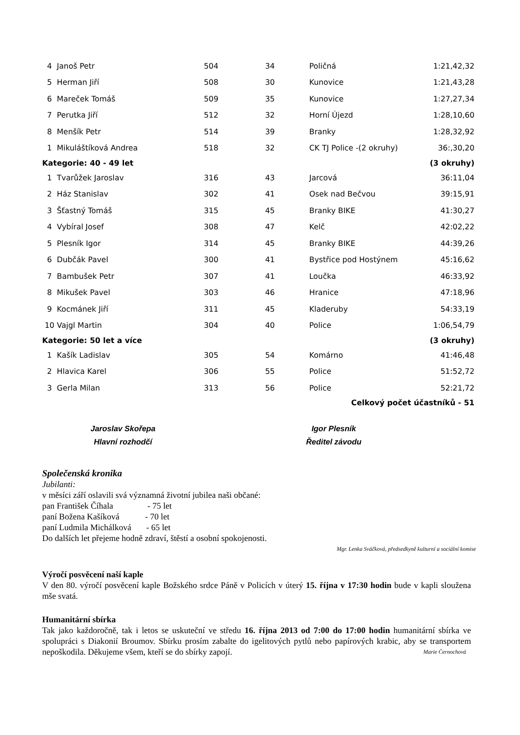| 4 | Janoš Petr | 504 | 34 | Poličná | 1:21,42,32 |
| 5 | Herman Jiří | 508 | 30 | Kunovice | 1:21,43,28 |
| 6 | Mareček Tomáš | 509 | 35 | Kunovice | 1:27,27,34 |
| 7 | Perutka Jiří | 512 | 32 | Horní Újezd | 1:28,10,60 |
| 8 | Menšík Petr | 514 | 39 | Branky | 1:28,32,92 |
| 1 | Mikuláštíková Andrea | 518 | 32 | CK TJ Police -(2 okruhy) | 36:,30,20 |
| Kategorie: 40 - 49 let | | | | | (3 okruhy) |
| 1 | Tvarůžek Jaroslav | 316 | 43 | Jarcová | 36:11,04 |
| 2 | Ház Stanislav | 302 | 41 | Osek nad Bečvou | 39:15,91 |
| 3 | Šťastný Tomáš | 315 | 45 | Branky BIKE | 41:30,27 |
| 4 | Vybíral Josef | 308 | 47 | Kelč | 42:02,22 |
| 5 | Plesník Igor | 314 | 45 | Branky BIKE | 44:39,26 |
| 6 | Dubčák Pavel | 300 | 41 | Bystřice pod Hostýnem | 45:16,62 |
| 7 | Bambušek Petr | 307 | 41 | Loučka | 46:33,92 |
| 8 | Mikušek Pavel | 303 | 46 | Hranice | 47:18,96 |
| 9 | Kocmánek Jiří | 311 | 45 | Kladeruby | 54:33,19 |
| 10 | Vajgl Martin | 304 | 40 | Police | 1:06,54,79 |
| Kategorie: 50 let a více | | | | | (3 okruhy) |
| 1 | Kašík Ladislav | 305 | 54 | Komárno | 41:46,48 |
| 2 | Hlavica Karel | 306 | 55 | Police | 51:52,72 |
| 3 | Gerla Milan | 313 | 56 | Police | 52:21,72 |
| Celkový počet účastníků - 51 | | | | | |
Jaroslav Skořepa
Hlavní rozhodčí
Igor Plesník
Ředitel závodu
Společenská kronika
Jubilanti:
v měsíci září oslavili svá významná životní jubilea naši občané:
pan František Číhala - 75 let
paní Božena Kašíková - 70 let
paní Ludmila Michálková - 65 let
Do dalších let přejeme hodně zdraví, štěstí a osobní spokojenosti.
Mgr. Lenka Sváčková, předsedkyně kulturní a sociální komise
Výročí posvěcení naší kaple
V den 80. výročí posvěcení kaple Božského srdce Páně v Policích v úterý 15. října v 17:30 hodin bude v kapli sloužena mše svatá.
Humanitární sbírka
Tak jako každoročně, tak i letos se uskuteční ve středu 16. října 2013 od 7:00 do 17:00 hodin humanitární sbírka ve spolupráci s Diakonií Broumov. Sbírku prosím zabalte do igelitových pytlů nebo papírových krabic, aby se transportem nepoškodila. Děkujeme všem, kteří se do sbírky zapojí. Marie Černochová